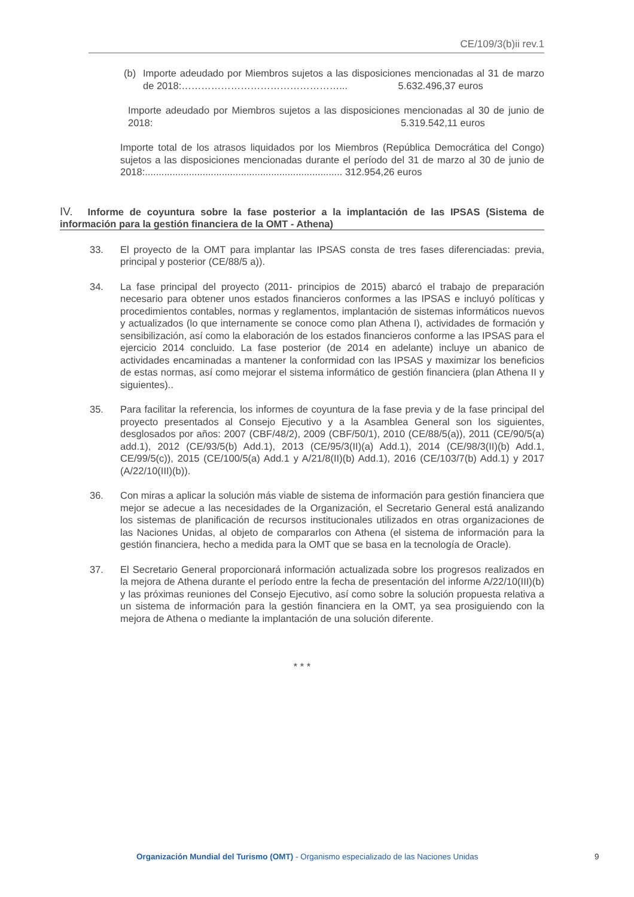CE/109/3(b)ii rev.1
(b) Importe adeudado por Miembros sujetos a las disposiciones mencionadas al 31 de marzo de 2018:…………………………………………... 5.632.496,37 euros
Importe adeudado por Miembros sujetos a las disposiciones mencionadas al 30 de junio de 2018: 5.319.542,11 euros
Importe total de los atrasos liquidados por los Miembros (República Democrática del Congo) sujetos a las disposiciones mencionadas durante el período del 31 de marzo al 30 de junio de 2018:........................................................................ 312.954,26 euros
IV. Informe de coyuntura sobre la fase posterior a la implantación de las IPSAS (Sistema de información para la gestión financiera de la OMT - Athena)
33. El proyecto de la OMT para implantar las IPSAS consta de tres fases diferenciadas: previa, principal y posterior (CE/88/5 a)).
34. La fase principal del proyecto (2011- principios de 2015) abarcó el trabajo de preparación necesario para obtener unos estados financieros conformes a las IPSAS e incluyó políticas y procedimientos contables, normas y reglamentos, implantación de sistemas informáticos nuevos y actualizados (lo que internamente se conoce como plan Athena I), actividades de formación y sensibilización, así como la elaboración de los estados financieros conforme a las IPSAS para el ejercicio 2014 concluido. La fase posterior (de 2014 en adelante) incluye un abanico de actividades encaminadas a mantener la conformidad con las IPSAS y maximizar los beneficios de estas normas, así como mejorar el sistema informático de gestión financiera (plan Athena II y siguientes)..
35. Para facilitar la referencia, los informes de coyuntura de la fase previa y de la fase principal del proyecto presentados al Consejo Ejecutivo y a la Asamblea General son los siguientes, desglosados por años: 2007 (CBF/48/2), 2009 (CBF/50/1), 2010 (CE/88/5(a)), 2011 (CE/90/5(a) add.1), 2012 (CE/93/5(b) Add.1), 2013 (CE/95/3(II)(a) Add.1), 2014 (CE/98/3(II)(b) Add.1, CE/99/5(c)), 2015 (CE/100/5(a) Add.1 y A/21/8(II)(b) Add.1), 2016 (CE/103/7(b) Add.1) y 2017 (A/22/10(III)(b)).
36. Con miras a aplicar la solución más viable de sistema de información para gestión financiera que mejor se adecue a las necesidades de la Organización, el Secretario General está analizando los sistemas de planificación de recursos institucionales utilizados en otras organizaciones de las Naciones Unidas, al objeto de compararlos con Athena (el sistema de información para la gestión financiera, hecho a medida para la OMT que se basa en la tecnología de Oracle).
37. El Secretario General proporcionará información actualizada sobre los progresos realizados en la mejora de Athena durante el período entre la fecha de presentación del informe A/22/10(III)(b) y las próximas reuniones del Consejo Ejecutivo, así como sobre la solución propuesta relativa a un sistema de información para la gestión financiera en la OMT, ya sea prosiguiendo con la mejora de Athena o mediante la implantación de una solución diferente.
* * *
Organización Mundial del Turismo (OMT) - Organismo especializado de las Naciones Unidas 9